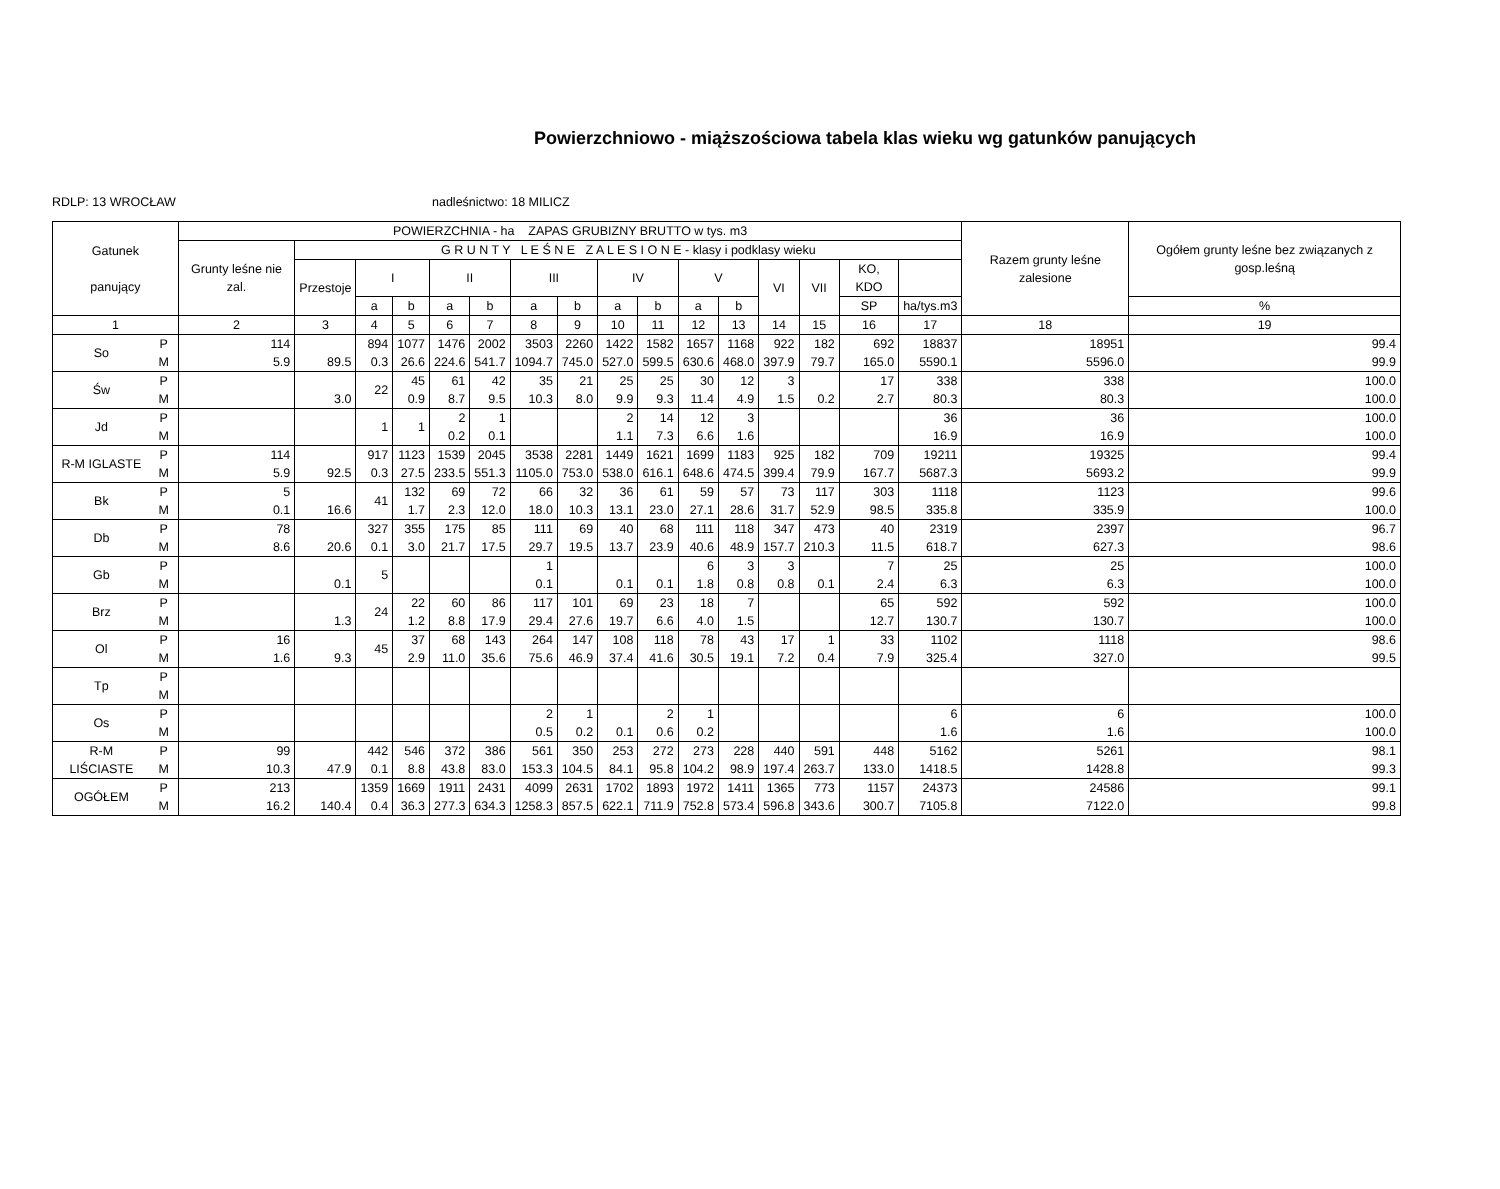Powierzchniowo - miąższościowa tabela klas wieku wg gatunków panujących
RDLP: 13 WROCŁAW nadleśnictwo: 18 MILICZ
| Gatunek panujący | | POWIERZCHNIA - ha ZAPAS GRUBIZNY BRUTTO w tys. m3 | | | | | | | | | | | | | | | | Razem grunty leśne zalesione | Ogółem grunty leśne bez związanych z gosp.leśną |
| --- | --- | --- | --- | --- | --- | --- | --- | --- | --- | --- | --- | --- | --- | --- | --- | --- | --- | --- | --- |
| | | Grunty leśne nie zal. | G R U N T Y L E Ś N E Z A L E S I O N E - klasy i podklasy wieku | | | | | | | | | | | | | | | | |
| | | | Przestoje | I | | II | | III | | IV | | V | | VI | VII | KO, KDO | | | |
| | | | | a | b | a | b | a | b | a | b | a | b | | | SP | ha/tys.m3 | | % |
| 1 | | 2 | 3 | 4 | 5 | 6 | 7 | 8 | 9 | 10 | 11 | 12 | 13 | 14 | 15 | 16 | 17 | 18 | 19 |
| So | P M | 114 5.9 | 89.5 | 894 0.3 | 1077 26.6 | 1476 224.6 | 2002 541.7 | 3503 1094.7 | 2260 745.0 | 1422 527.0 | 1582 599.5 | 1657 630.6 | 1168 468.0 | 922 397.9 | 182 79.7 | 692 165.0 | 18837 5590.1 | 18951 5596.0 | 99.4 99.9 |
| Św | P M | | 3.0 | 22 | 45 0.9 | 61 8.7 | 42 9.5 | 35 10.3 | 21 8.0 | 25 9.9 | 25 9.3 | 30 11.4 | 12 4.9 | 3 1.5 | 0.2 | 17 2.7 | 338 80.3 | 338 80.3 | 100.0 100.0 |
| Jd | P M | | | 1 | 1 | 2 0.2 | 1 0.1 | | | 2 1.1 | 14 7.3 | 12 6.6 | 3 1.6 | | | | 36 16.9 | 36 16.9 | 100.0 100.0 |
| R-M IGLASTE | P M | 114 5.9 | 92.5 | 917 0.3 | 1123 27.5 | 1539 233.5 | 2045 551.3 | 3538 1105.0 | 2281 753.0 | 1449 538.0 | 1621 616.1 | 1699 648.6 | 1183 474.5 | 925 399.4 | 182 79.9 | 709 167.7 | 19211 5687.3 | 19325 5693.2 | 99.4 99.9 |
| Bk | P M | 5 0.1 | 16.6 | 41 | 132 1.7 | 69 2.3 | 72 12.0 | 66 18.0 | 32 10.3 | 36 13.1 | 61 23.0 | 59 27.1 | 57 28.6 | 73 31.7 | 117 52.9 | 303 98.5 | 1118 335.8 | 1123 335.9 | 99.6 100.0 |
| Db | P M | 78 8.6 | 20.6 | 327 0.1 | 355 3.0 | 175 21.7 | 85 17.5 | 111 29.7 | 69 19.5 | 40 13.7 | 68 23.9 | 111 40.6 | 118 48.9 | 347 157.7 | 473 210.3 | 40 11.5 | 2319 618.7 | 2397 627.3 | 96.7 98.6 |
| Gb | P M | | 0.1 | 5 | | | | 1 0.1 | | 0.1 | 0.1 | 6 1.8 | 3 0.8 | 3 0.8 | 0.1 | 7 2.4 | 25 6.3 | 25 6.3 | 100.0 100.0 |
| Brz | P M | | 1.3 | 24 | 22 1.2 | 60 8.8 | 86 17.9 | 117 29.4 | 101 27.6 | 69 19.7 | 23 6.6 | 18 4.0 | 7 1.5 | | | 65 12.7 | 592 130.7 | 592 130.7 | 100.0 100.0 |
| Ol | P M | 16 1.6 | 9.3 | 45 | 37 2.9 | 68 11.0 | 143 35.6 | 264 75.6 | 147 46.9 | 108 37.4 | 118 41.6 | 78 30.5 | 43 19.1 | 17 7.2 | 1 0.4 | 33 7.9 | 1102 325.4 | 1118 327.0 | 98.6 99.5 |
| Tp | P M | | | | | | | | | | | | | | | | | | |
| Os | P M | | | | | | | 2 0.5 | 1 0.2 | 0.1 | 2 0.6 | 1 0.2 | | | | | 6 1.6 | 6 1.6 | 100.0 100.0 |
| R-M LIŚCIASTE | P M | 99 10.3 | 47.9 | 442 0.1 | 546 8.8 | 372 43.8 | 386 83.0 | 561 153.3 | 350 104.5 | 253 84.1 | 272 95.8 | 273 104.2 | 228 98.9 | 440 197.4 | 591 263.7 | 448 133.0 | 5162 1418.5 | 5261 1428.8 | 98.1 99.3 |
| OGÓŁEM | P M | 213 16.2 | 140.4 | 1359 0.4 | 1669 36.3 | 1911 277.3 | 2431 634.3 | 4099 1258.3 | 2631 857.5 | 1702 622.1 | 1893 711.9 | 1972 752.8 | 1411 573.4 | 1365 596.8 | 773 343.6 | 1157 300.7 | 24373 7105.8 | 24586 7122.0 | 99.1 99.8 |